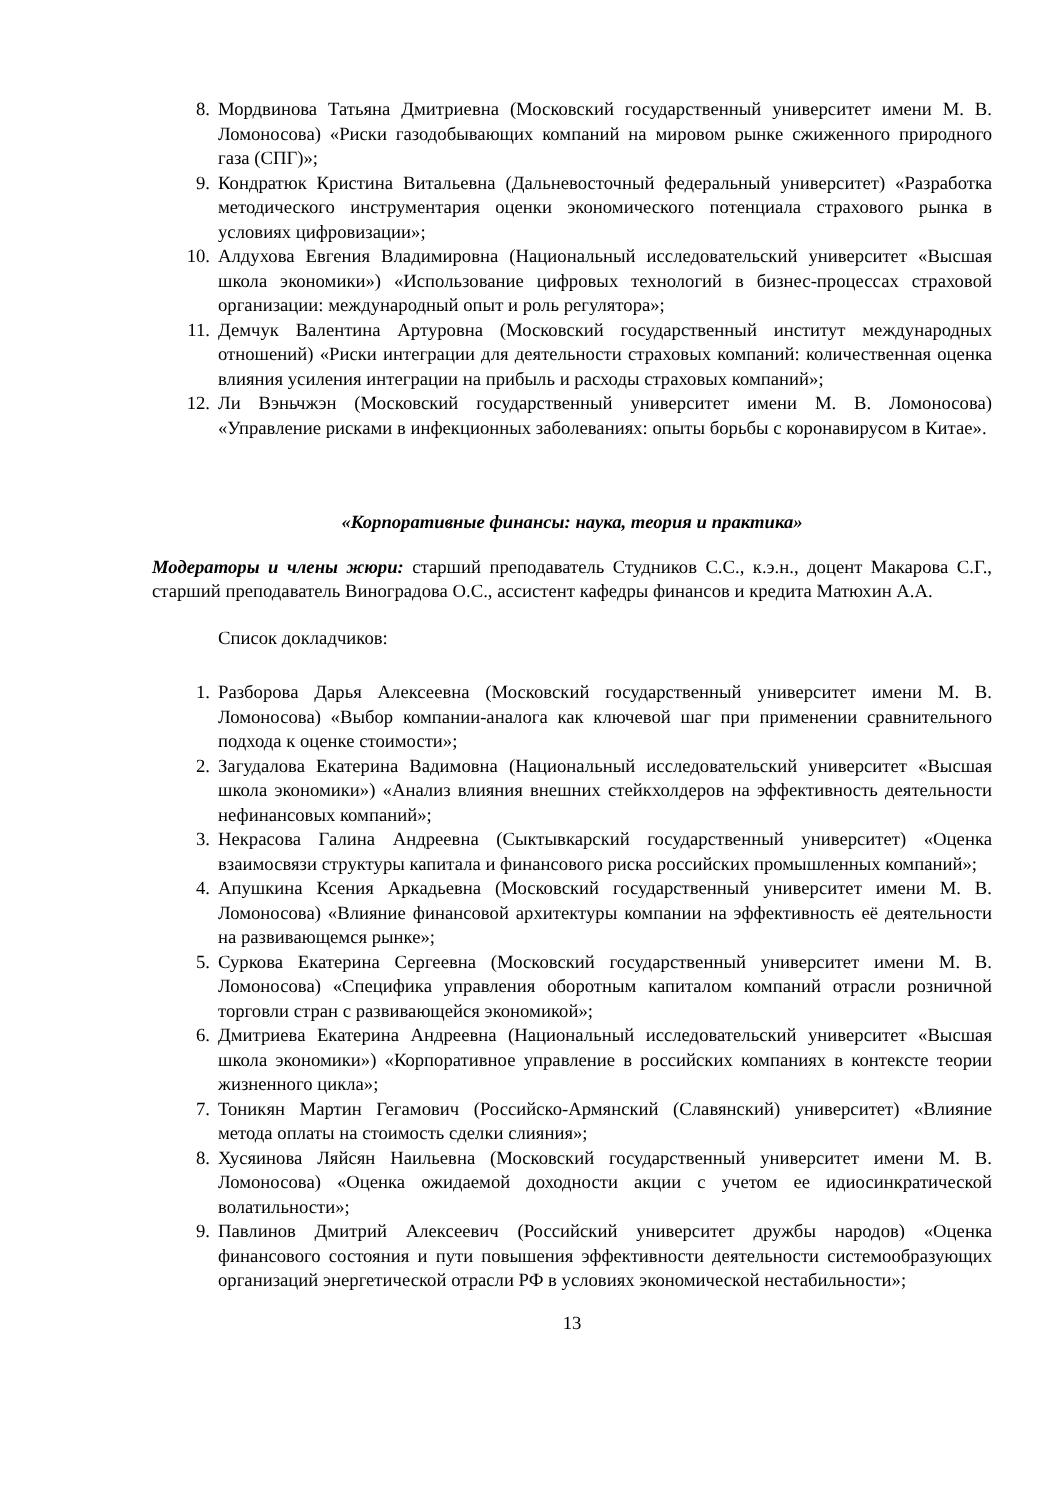8. Мордвинова Татьяна Дмитриевна (Московский государственный университет имени М. В. Ломоносова) «Риски газодобывающих компаний на мировом рынке сжиженного природного газа (СПГ)»;
9. Кондратюк Кристина Витальевна (Дальневосточный федеральный университет) «Разработка методического инструментария оценки экономического потенциала страхового рынка в условиях цифровизации»;
10. Алдухова Евгения Владимировна (Национальный исследовательский университет «Высшая школа экономики») «Использование цифровых технологий в бизнес-процессах страховой организации: международный опыт и роль регулятора»;
11. Демчук Валентина Артуровна (Московский государственный институт международных отношений) «Риски интеграции для деятельности страховых компаний: количественная оценка влияния усиления интеграции на прибыль и расходы страховых компаний»;
12. Ли Вэньчжэн (Московский государственный университет имени М. В. Ломоносова) «Управление рисками в инфекционных заболеваниях: опыты борьбы с коронавирусом в Китае».
«Корпоративные финансы: наука, теория и практика»
Модераторы и члены жюри: старший преподаватель Студников С.С., к.э.н., доцент Макарова С.Г., старший преподаватель Виноградова О.С., ассистент кафедры финансов и кредита Матюхин А.А.
Список докладчиков:
1. Разборова Дарья Алексеевна (Московский государственный университет имени М. В. Ломоносова) «Выбор компании-аналога как ключевой шаг при применении сравнительного подхода к оценке стоимости»;
2. Загудалова Екатерина Вадимовна (Национальный исследовательский университет «Высшая школа экономики») «Анализ влияния внешних стейкхолдеров на эффективность деятельности нефинансовых компаний»;
3. Некрасова Галина Андреевна (Сыктывкарский государственный университет) «Оценка взаимосвязи структуры капитала и финансового риска российских промышленных компаний»;
4. Апушкина Ксения Аркадьевна (Московский государственный университет имени М. В. Ломоносова) «Влияние финансовой архитектуры компании на эффективность её деятельности на развивающемся рынке»;
5. Суркова Екатерина Сергеевна (Московский государственный университет имени М. В. Ломоносова) «Специфика управления оборотным капиталом компаний отрасли розничной торговли стран с развивающейся экономикой»;
6. Дмитриева Екатерина Андреевна (Национальный исследовательский университет «Высшая школа экономики») «Корпоративное управление в российских компаниях в контексте теории жизненного цикла»;
7. Тоникян Мартин Гегамович (Российско-Армянский (Славянский) университет) «Влияние метода оплаты на стоимость сделки слияния»;
8. Хусяинова Ляйсян Наильевна (Московский государственный университет имени М. В. Ломоносова) «Оценка ожидаемой доходности акции с учетом ее идиосинкратической волатильности»;
9. Павлинов Дмитрий Алексеевич (Российский университет дружбы народов) «Оценка финансового состояния и пути повышения эффективности деятельности системообразующих организаций энергетической отрасли РФ в условиях экономической нестабильности»;
13